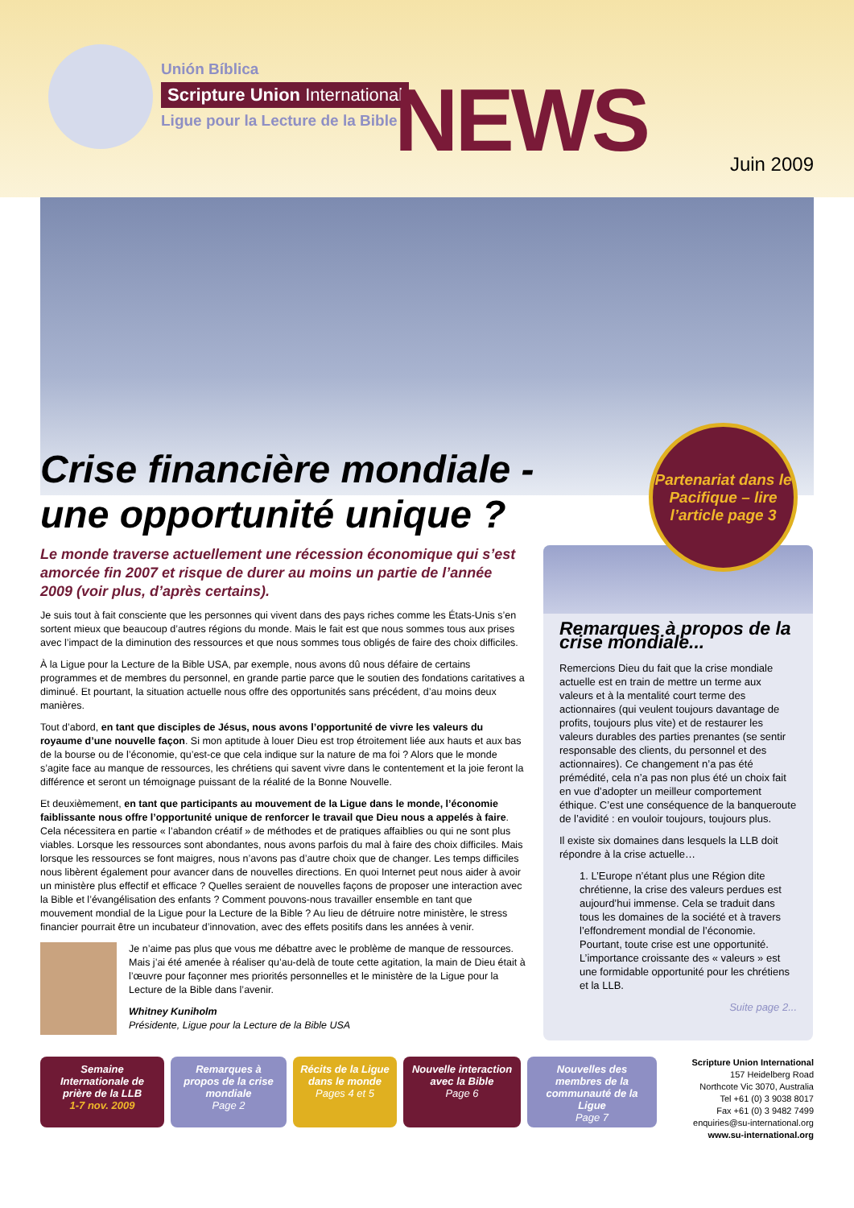Unión Bíblica
Scripture Union International
Ligue pour la Lecture de la Bible
NEWS Juin 2009
Crise financière mondiale - une opportunité unique ?
Partenariat dans le Pacifique – lire l’article page 3
Le monde traverse actuellement une récession économique qui s’est amorcée fin 2007 et risque de durer au moins un partie de l’année 2009 (voir plus, d’après certains).
Je suis tout à fait consciente que les personnes qui vivent dans des pays riches comme les États-Unis s’en sortent mieux que beaucoup d’autres régions du monde. Mais le fait est que nous sommes tous aux prises avec l’impact de la diminution des ressources et que nous sommes tous obligés de faire des choix difficiles.
À la Ligue pour la Lecture de la Bible USA, par exemple, nous avons dû nous défaire de certains programmes et de membres du personnel, en grande partie parce que le soutien des fondations caritatives a diminué. Et pourtant, la situation actuelle nous offre des opportunités sans précédent, d’au moins deux manières.
Tout d’abord, en tant que disciples de Jésus, nous avons l’opportunité de vivre les valeurs du royaume d’une nouvelle façon. Si mon aptitude à louer Dieu est trop étroitement liée aux hauts et aux bas de la bourse ou de l’économie, qu’est-ce que cela indique sur la nature de ma foi ? Alors que le monde s’agite face au manque de ressources, les chrétiens qui savent vivre dans le contentement et la joie feront la différence et seront un témoignage puissant de la réalité de la Bonne Nouvelle.
Et deuxièmement, en tant que participants au mouvement de la Ligue dans le monde, l’économie faiblissante nous offre l’opportunité unique de renforcer le travail que Dieu nous a appelés à faire. Cela nécessitera en partie « l’abandon créatif » de méthodes et de pratiques affaiblies ou qui ne sont plus viables. Lorsque les ressources sont abondantes, nous avons parfois du mal à faire des choix difficiles. Mais lorsque les ressources se font maigres, nous n’avons pas d’autre choix que de changer. Les temps difficiles nous libèrent également pour avancer dans de nouvelles directions. En quoi Internet peut nous aider à avoir un ministère plus effectif et efficace ? Quelles seraient de nouvelles façons de proposer une interaction avec la Bible et l’évangélisation des enfants ? Comment pouvons-nous travailler ensemble en tant que mouvement mondial de la Ligue pour la Lecture de la Bible ? Au lieu de détruire notre ministère, le stress financier pourrait être un incubateur d’innovation, avec des effets positifs dans les années à venir.
Je n’aime pas plus que vous me débattre avec le problème de manque de ressources. Mais j’ai été amenée à réaliser qu’au-delà de toute cette agitation, la main de Dieu était à l’œuvre pour façonner mes priorités personnelles et le ministère de la Ligue pour la Lecture de la Bible dans l’avenir.
Whitney Kuniholm
Présidente, Ligue pour la Lecture de la Bible USA
Remarques à propos de la crise mondiale...
Remercions Dieu du fait que la crise mondiale actuelle est en train de mettre un terme aux valeurs et à la mentalité court terme des actionnaires (qui veulent toujours davantage de profits, toujours plus vite) et de restaurer les valeurs durables des parties prenantes (se sentir responsable des clients, du personnel et des actionnaires). Ce changement n’a pas été prémédité, cela n’a pas non plus été un choix fait en vue d’adopter un meilleur comportement éthique. C’est une conséquence de la banqueroute de l’avidité : en vouloir toujours, toujours plus.
Il existe six domaines dans lesquels la LLB doit répondre à la crise actuelle…
1. L’Europe n’étant plus une Région dite chrétienne, la crise des valeurs perdues est aujourd’hui immense. Cela se traduit dans tous les domaines de la société et à travers l’effondrement mondial de l’économie. Pourtant, toute crise est une opportunité. L’importance croissante des « valeurs » est une formidable opportunité pour les chrétiens et la LLB.
Suite page 2...
Semaine Internationale de prière de la LLB
1-7 nov. 2009
Remarques à propos de la crise mondiale
Page 2
Récits de la Ligue dans le monde
Pages 4 et 5
Nouvelle interaction avec la Bible
Page 6
Nouvelles des membres de la communauté de la Ligue
Page 7
Scripture Union International
157 Heidelberg Road
Northcote Vic 3070, Australia
Tel +61 (0) 3 9038 8017
Fax +61 (0) 3 9482 7499
enquiries@su-international.org
www.su-international.org